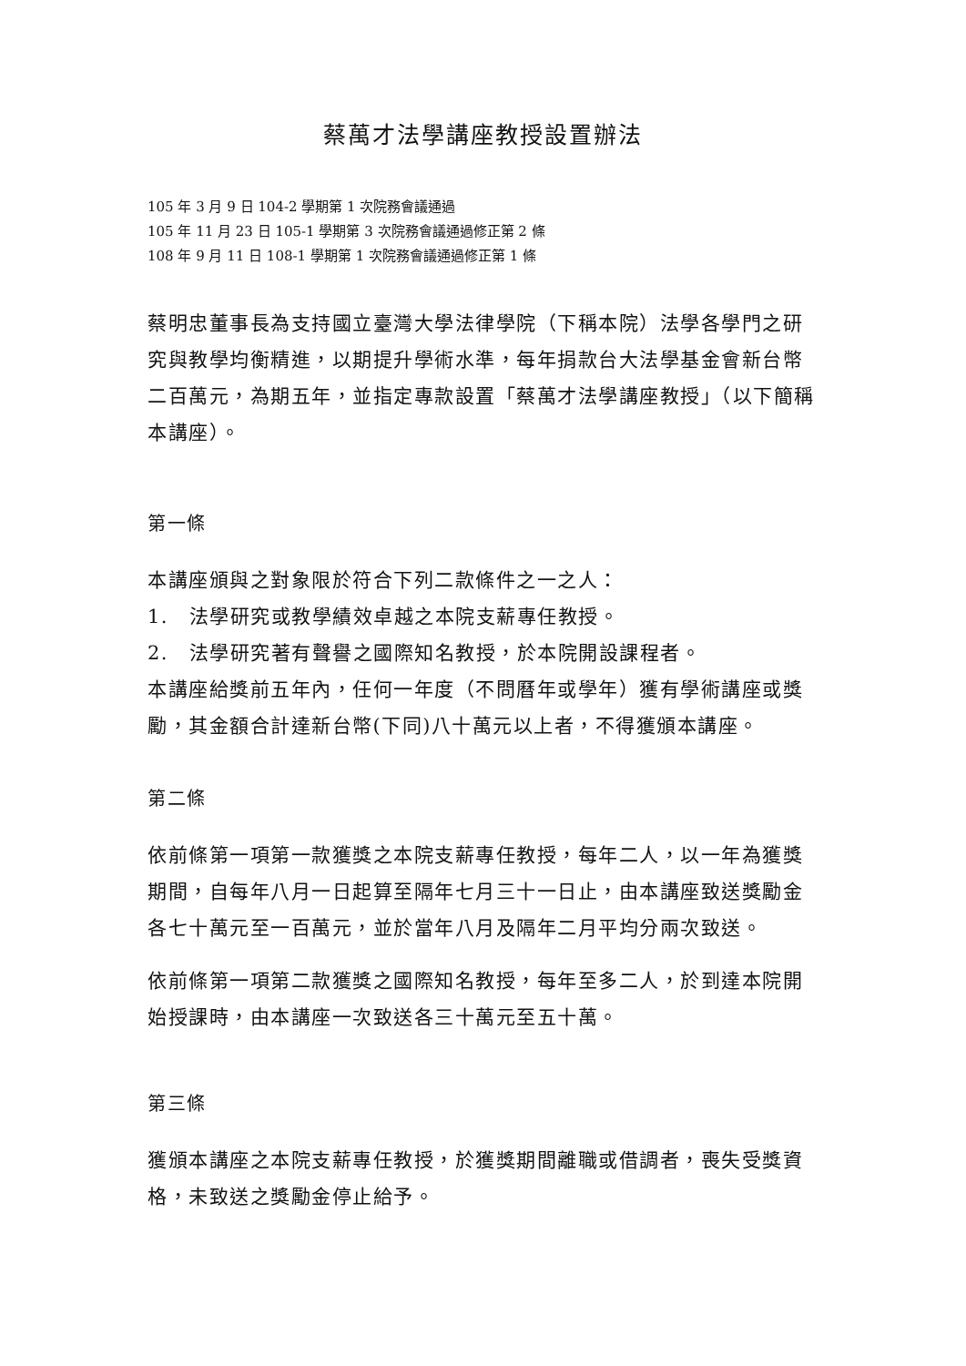蔡萬才法學講座教授設置辦法
105 年 3 月 9 日 104-2 學期第 1 次院務會議通過
105 年 11 月 23 日 105-1 學期第 3 次院務會議通過修正第 2 條
108 年 9 月 11 日 108-1 學期第 1 次院務會議通過修正第 1 條
蔡明忠董事長為支持國立臺灣大學法律學院（下稱本院）法學各學門之研究與教學均衡精進，以期提升學術水準，每年捐款台大法學基金會新台幣二百萬元，為期五年，並指定專款設置「蔡萬才法學講座教授」（以下簡稱本講座）。
第一條
本講座頒與之對象限於符合下列二款條件之一之人：
1.　法學研究或教學績效卓越之本院支薪專任教授。
2.　法學研究著有聲譽之國際知名教授，於本院開設課程者。
本講座給獎前五年內，任何一年度（不問曆年或學年）獲有學術講座或獎勵，其金額合計達新台幣(下同)八十萬元以上者，不得獲頒本講座。
第二條
依前條第一項第一款獲獎之本院支薪專任教授，每年二人，以一年為獲獎期間，自每年八月一日起算至隔年七月三十一日止，由本講座致送獎勵金各七十萬元至一百萬元，並於當年八月及隔年二月平均分兩次致送。
依前條第一項第二款獲獎之國際知名教授，每年至多二人，於到達本院開始授課時，由本講座一次致送各三十萬元至五十萬。
第三條
獲頒本講座之本院支薪專任教授，於獲獎期間離職或借調者，喪失受獎資格，未致送之獎勵金停止給予。